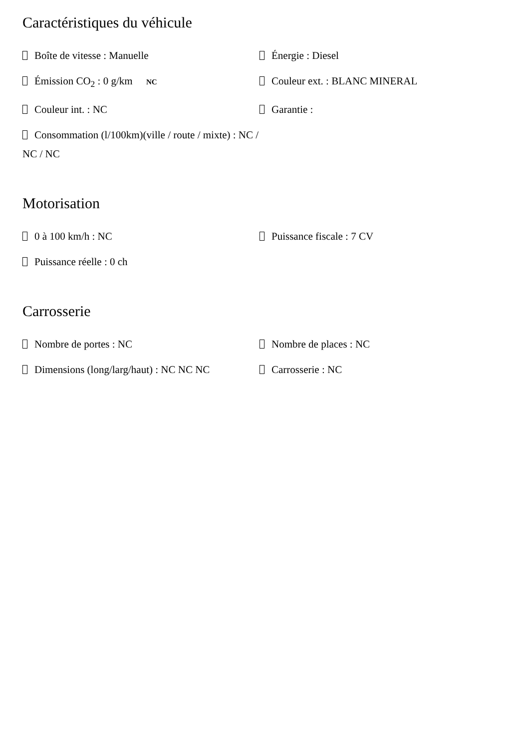Caractéristiques du véhicule
Boîte de vitesse : Manuelle
Énergie : Diesel
Émission CO<sub>2</sub> : 0 g/km NC
Couleur ext. : BLANC MINERAL
Couleur int. : NC
Garantie :
Consommation (l/100km)(ville / route / mixte) : NC / NC / NC
Motorisation
0 à 100 km/h : NC
Puissance fiscale : 7 CV
Puissance réelle : 0 ch
Carrosserie
Nombre de portes : NC
Nombre de places : NC
Dimensions (long/larg/haut) : NC NC NC
Carrosserie : NC